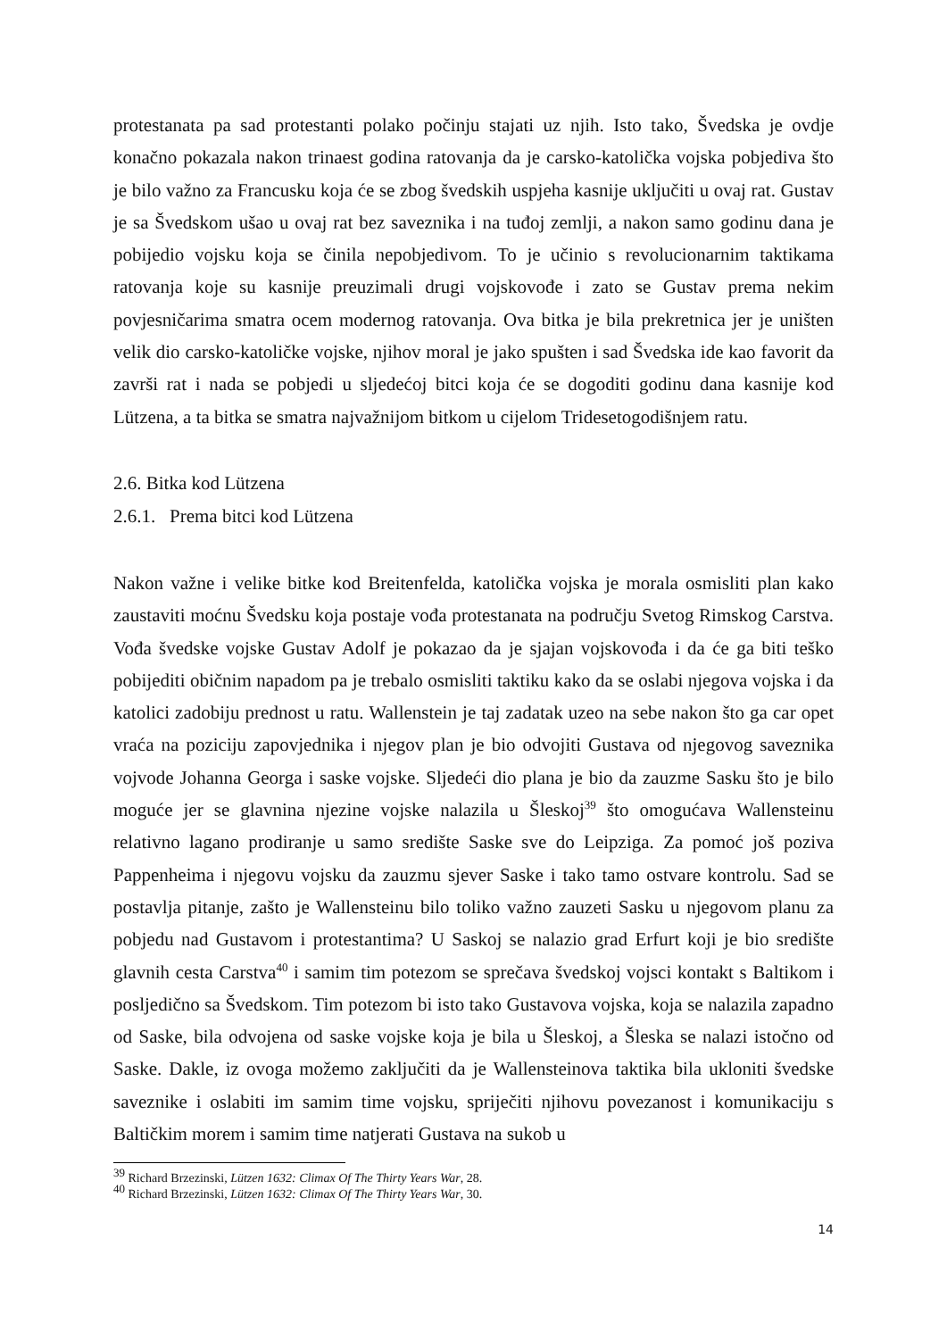protestanata pa sad protestanti polako počinju stajati uz njih. Isto tako, Švedska je ovdje konačno pokazala nakon trinaest godina ratovanja da je carsko-katolička vojska pobjediva što je bilo važno za Francusku koja će se zbog švedskih uspjeha kasnije uključiti u ovaj rat. Gustav je sa Švedskom ušao u ovaj rat bez saveznika i na tuđoj zemlji, a nakon samo godinu dana je pobijedio vojsku koja se činila nepobjedivom. To je učinio s revolucionarnim taktikama ratovanja koje su kasnije preuzimali drugi vojskovođe i zato se Gustav prema nekim povjesničarima smatra ocem modernog ratovanja. Ova bitka je bila prekretnica jer je uništen velik dio carsko-katoličke vojske, njihov moral je jako spušten i sad Švedska ide kao favorit da završi rat i nada se pobjedi u sljedećoj bitci koja će se dogoditi godinu dana kasnije kod Lützena, a ta bitka se smatra najvažnijom bitkom u cijelom Tridesetogodišnjem ratu.
2.6. Bitka kod Lützena
2.6.1. Prema bitci kod Lützena
Nakon važne i velike bitke kod Breitenfelda, katolička vojska je morala osmisliti plan kako zaustaviti moćnu Švedsku koja postaje vođa protestanata na području Svetog Rimskog Carstva. Vođa švedske vojske Gustav Adolf je pokazao da je sjajan vojskovođa i da će ga biti teško pobijediti običnim napadom pa je trebalo osmisliti taktiku kako da se oslabi njegova vojska i da katolici zadobiju prednost u ratu. Wallenstein je taj zadatak uzeo na sebe nakon što ga car opet vraća na poziciju zapovjednika i njegov plan je bio odvojiti Gustava od njegovog saveznika vojvode Johanna Georga i saske vojske. Sljedeći dio plana je bio da zauzme Sasku što je bilo moguće jer se glavnina njezine vojske nalazila u Šleskoj<sup>39</sup> što omogućava Wallensteinu relativno lagano prodiranje u samo središte Saske sve do Leipziga. Za pomoć još poziva Pappenheima i njegovu vojsku da zauzmu sjever Saske i tako tamo ostvare kontrolu. Sad se postavlja pitanje, zašto je Wallensteinu bilo toliko važno zauzeti Sasku u njegovom planu za pobjedu nad Gustavom i protestantima? U Saskoj se nalazio grad Erfurt koji je bio središte glavnih cesta Carstva<sup>40</sup> i samim tim potezom se sprečava švedskoj vojsci kontakt s Baltikom i posljedično sa Švedskom. Tim potezom bi isto tako Gustavova vojska, koja se nalazila zapadno od Saske, bila odvojena od saske vojske koja je bila u Šleskoj, a Šleska se nalazi istočno od Saske. Dakle, iz ovoga možemo zaključiti da je Wallensteinova taktika bila ukloniti švedske saveznike i oslabiti im samim time vojsku, spriječiti njihovu povezanost i komunikaciju s Baltičkim morem i samim time natjerati Gustava na sukob u
<sup>39</sup> Richard Brzezinski, Lützen 1632: Climax Of The Thirty Years War, 28.
<sup>40</sup> Richard Brzezinski, Lützen 1632: Climax Of The Thirty Years War, 30.
14